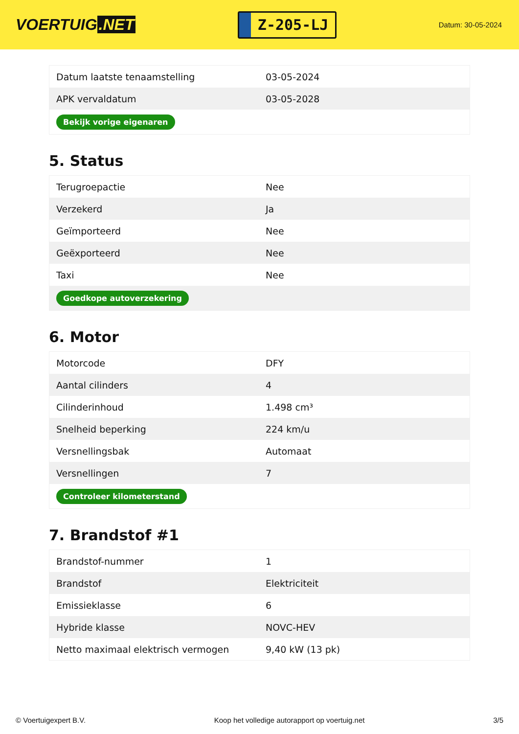VOERTUIG.NET
Z-205-LJ
Datum: 30-05-2024
| Datum laatste tenaamstelling | 03-05-2024 |
| APK vervaldatum | 03-05-2028 |
| Bekijk vorige eigenaren | |
5. Status
| Terugroepactie | Nee |
| Verzekerd | Ja |
| Geïmporteerd | Nee |
| Geëxporteerd | Nee |
| Taxi | Nee |
| Goedkope autoverzekering | |
6. Motor
| Motorcode | DFY |
| Aantal cilinders | 4 |
| Cilinderinhoud | 1.498 cm³ |
| Snelheid beperking | 224 km/u |
| Versnellingsbak | Automaat |
| Versnellingen | 7 |
| Controleer kilometerstand | |
7. Brandstof #1
| Brandstof-nummer | 1 |
| Brandstof | Elektriciteit |
| Emissieklasse | 6 |
| Hybride klasse | NOVC-HEV |
| Netto maximaal elektrisch vermogen | 9,40 kW (13 pk) |
© Voertuigexpert B.V. Koop het volledige autorapport op voertuig.net 3/5